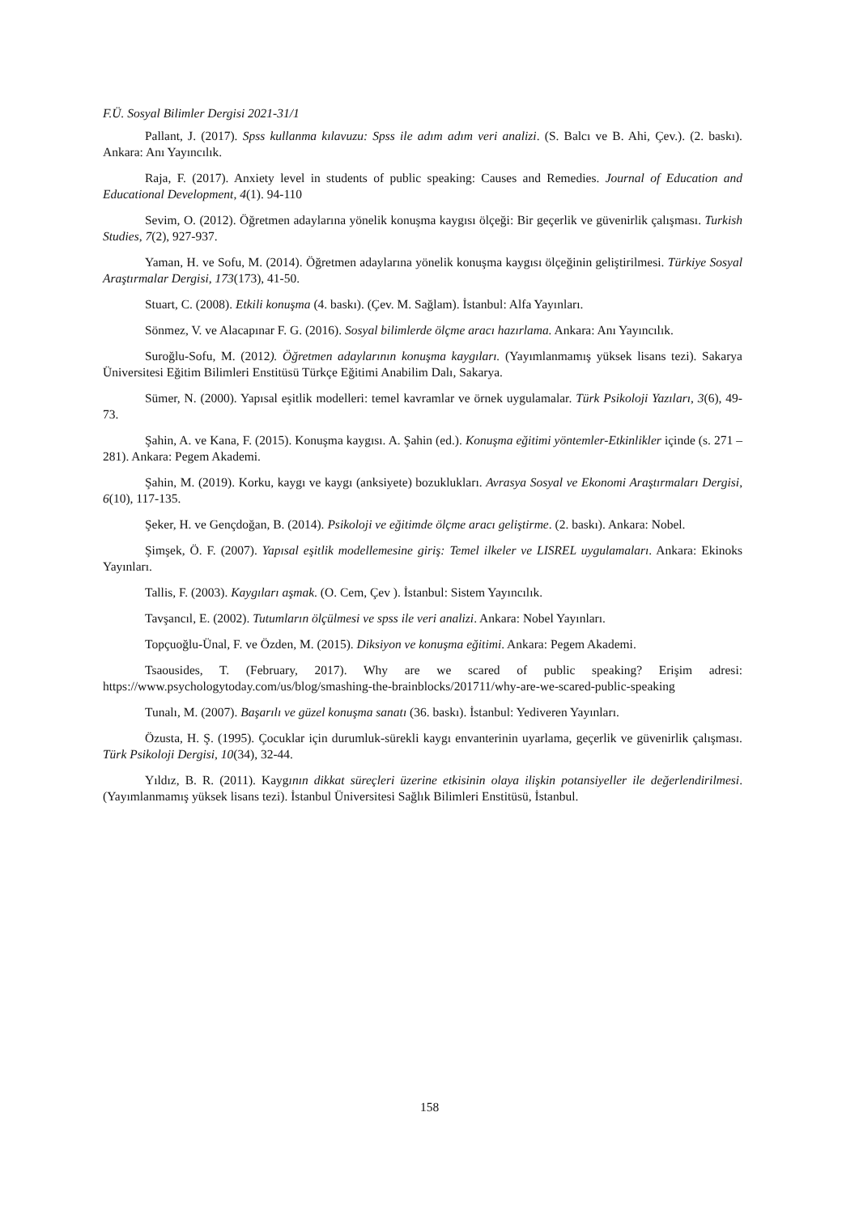F.Ü. Sosyal Bilimler Dergisi 2021-31/1
Pallant, J. (2017). Spss kullanma kılavuzu: Spss ile adım adım veri analizi. (S. Balcı ve B. Ahi, Çev.). (2. baskı). Ankara: Anı Yayıncılık.
Raja, F. (2017). Anxiety level in students of public speaking: Causes and Remedies. Journal of Education and Educational Development, 4(1). 94-110
Sevim, O. (2012). Öğretmen adaylarına yönelik konuşma kaygısı ölçeği: Bir geçerlik ve güvenirlik çalışması. Turkish Studies, 7(2), 927-937.
Yaman, H. ve Sofu, M. (2014). Öğretmen adaylarına yönelik konuşma kaygısı ölçeğinin geliştirilmesi. Türkiye Sosyal Araştırmalar Dergisi, 173(173), 41-50.
Stuart, C. (2008). Etkili konuşma (4. baskı). (Çev. M. Sağlam). İstanbul: Alfa Yayınları.
Sönmez, V. ve Alacapınar F. G. (2016). Sosyal bilimlerde ölçme aracı hazırlama. Ankara: Anı Yayıncılık.
Suroğlu-Sofu, M. (2012). Öğretmen adaylarının konuşma kaygıları. (Yayımlanmamış yüksek lisans tezi). Sakarya Üniversitesi Eğitim Bilimleri Enstitüsü Türkçe Eğitimi Anabilim Dalı, Sakarya.
Sümer, N. (2000). Yapısal eşitlik modelleri: temel kavramlar ve örnek uygulamalar. Türk Psikoloji Yazıları, 3(6), 49-73.
Şahin, A. ve Kana, F. (2015). Konuşma kaygısı. A. Şahin (ed.). Konuşma eğitimi yöntemler-Etkinlikler içinde (s. 271 – 281). Ankara: Pegem Akademi.
Şahin, M. (2019). Korku, kaygı ve kaygı (anksiyete) bozuklukları. Avrasya Sosyal ve Ekonomi Araştırmaları Dergisi, 6(10), 117-135.
Şeker, H. ve Gençdoğan, B. (2014). Psikoloji ve eğitimde ölçme aracı geliştirme. (2. baskı). Ankara: Nobel.
Şimşek, Ö. F. (2007). Yapısal eşitlik modellemesine giriş: Temel ilkeler ve LISREL uygulamaları. Ankara: Ekinoks Yayınları.
Tallis, F. (2003). Kaygıları aşmak. (O. Cem, Çev ). İstanbul: Sistem Yayıncılık.
Tavşancıl, E. (2002). Tutumların ölçülmesi ve spss ile veri analizi. Ankara: Nobel Yayınları.
Topçuoğlu-Ünal, F. ve Özden, M. (2015). Diksiyon ve konuşma eğitimi. Ankara: Pegem Akademi.
Tsaousides, T. (February, 2017). Why are we scared of public speaking? Erişim adresi: https://www.psychologytoday.com/us/blog/smashing-the-brainblocks/201711/why-are-we-scared-public-speaking
Tunalı, M. (2007). Başarılı ve güzel konuşma sanatı (36. baskı). İstanbul: Yediveren Yayınları.
Özusta, H. Ş. (1995). Çocuklar için durumluk-sürekli kaygı envanterinin uyarlama, geçerlik ve güvenirlik çalışması. Türk Psikoloji Dergisi, 10(34), 32-44.
Yıldız, B. R. (2011). Kaygının dikkat süreçleri üzerine etkisinin olaya ilişkin potansiyeller ile değerlendirilmesi. (Yayımlanmamış yüksek lisans tezi). İstanbul Üniversitesi Sağlık Bilimleri Enstitüsü, İstanbul.
158